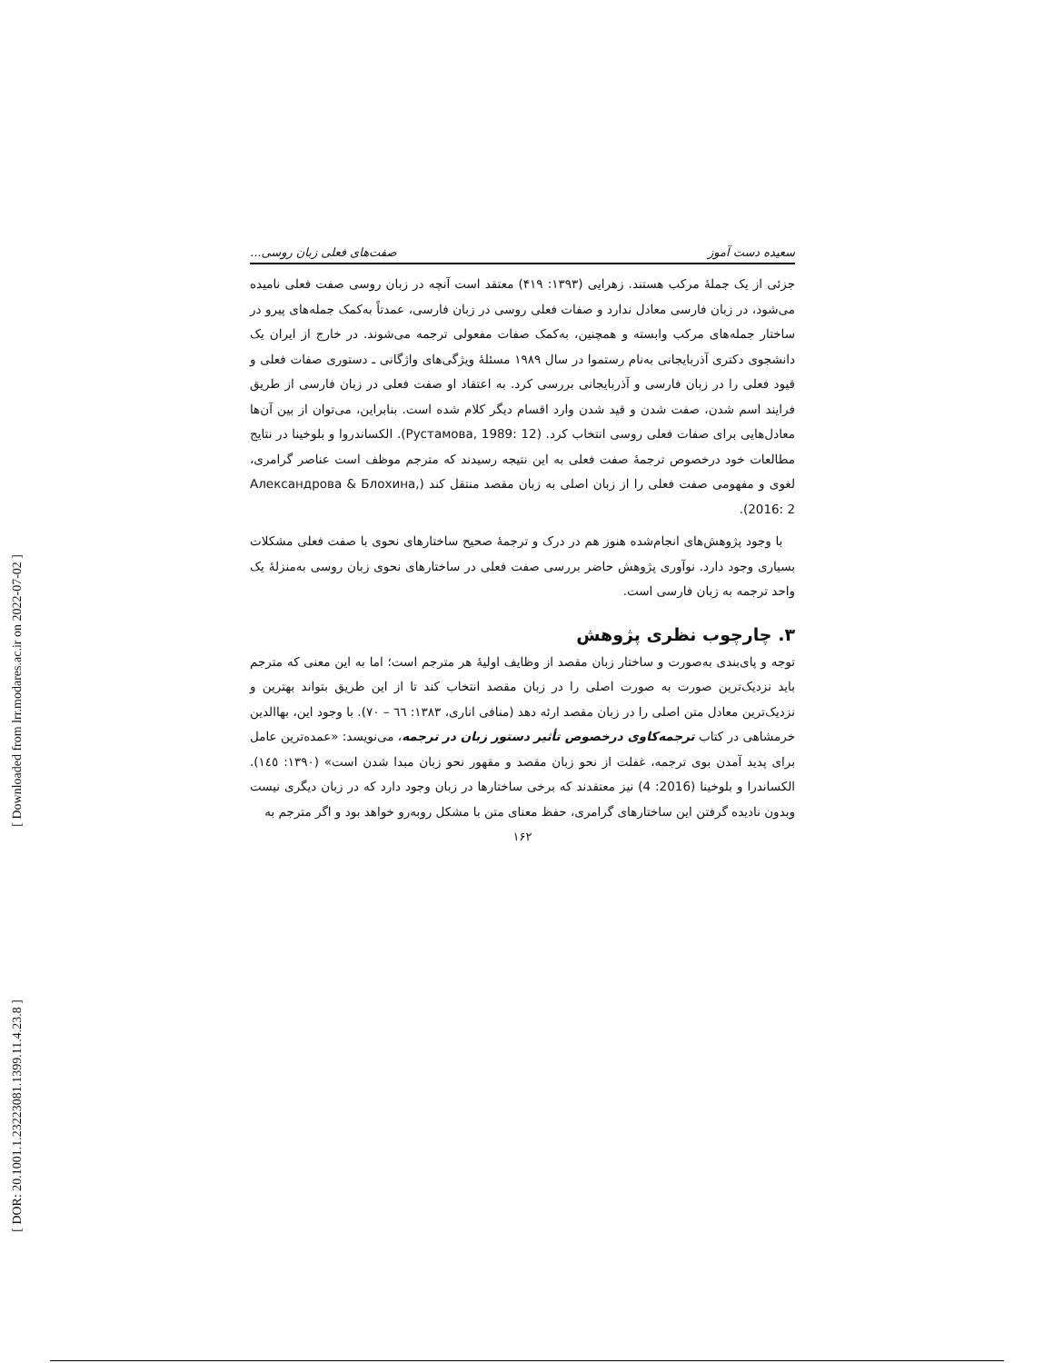[ DOR: 20.1001.1.23223081.1399.11.4.23.8 ]
[ Downloaded from lrr.modares.ac.ir on 2022-07-02 ]
سعیده دست آموز صفت‌های فعلی زبان روسی...
جزئی از یک جملهٔ مرکب هستند. زهرایی (۱۳۹۳: ۴۱۹) معتقد است آنچه در زبان روسی صفت فعلی نامیده می‌شود، در زبان فارسی معادل ندارد و صفات فعلی روسی در زبان فارسی، عمدتاً به‌کمک جمله‌های پیرو در ساختار جمله‌های مرکب وابسته و همچنین، به‌کمک صفات مفعولی ترجمه می‌شوند. در خارج از ایران یک دانشجوی دکتری آذربایجانی به‌نام رستموا در سال ۱۹۸۹ مسئلهٔ ویژگی‌های واژگانی ـ دستوری صفات فعلی و قیود فعلی را در زبان فارسی و آذربایجانی بررسی کرد. به اعتقاد او صفت فعلی در زبان فارسی از طریق فرایند اسم شدن، صفت شدن و قید شدن وارد اقسام دیگر کلام شده است. بنابراین، می‌توان از بین آن‌ها معادل‌هایی برای صفات فعلی روسی انتخاب کرد. (Рустамова, 1989: 12). الکساندروا و بلوخینا در نتایج مطالعات خود درخصوص ترجمهٔ صفت فعلی به این نتیجه رسیدند که مترجم موظف است عناصر گرامری، لغوی و مفهومی صفت فعلی را از زبان اصلی به زبان مقصد منتقل کند (Александрова & Блохина, 2016: 2).
با وجود پژوهش‌های انجام‌شده هنوز هم در درک و ترجمهٔ صحیح ساختارهای نحوی با صفت فعلی مشکلات بسیاری وجود دارد. نوآوری پژوهش حاضر بررسی صفت فعلی در ساختارهای نحوی زبان روسی به‌منزلهٔ یک واحد ترجمه به زبان فارسی است.
۳. چارچوب نظری پژوهش
توجه و پای‌بندی به‌صورت و ساختار زبان مقصد از وظایف اولیهٔ هر مترجم است؛ اما به این معنی که مترجم باید نزدیک‌ترین صورت به صورت اصلی را در زبان مقصد انتخاب کند تا از این طریق بتواند بهترین و نزدیک‌ترین معادل متن اصلی را در زبان مقصد ارئه دهد (منافی اناری، ۱۳۸۳: ٦٦ – ۷۰). با وجود این، بهاالدین خرمشاهی در کتاب ترجمه‌کاوی درخصوص تأثیر دستور زبان در ترجمه، می‌نویسد: «عمده‌ترین عامل برای پدید آمدن بوی ترجمه، غفلت از نحو زبان مقصد و مقهور نحو زبان مبدا شدن است» (۱۳۹۰: ۱٤٥). الکساندرا و بلوخینا (2016: 4) نیز معتقدند که برخی ساختارها در زبان وجود دارد که در زبان دیگری نیست وبدون نادیده گرفتن این ساختارهای گرامری، حفظ معنای متن با مشکل روبه‌رو خواهد بود و اگر مترجم به
۱۶۲